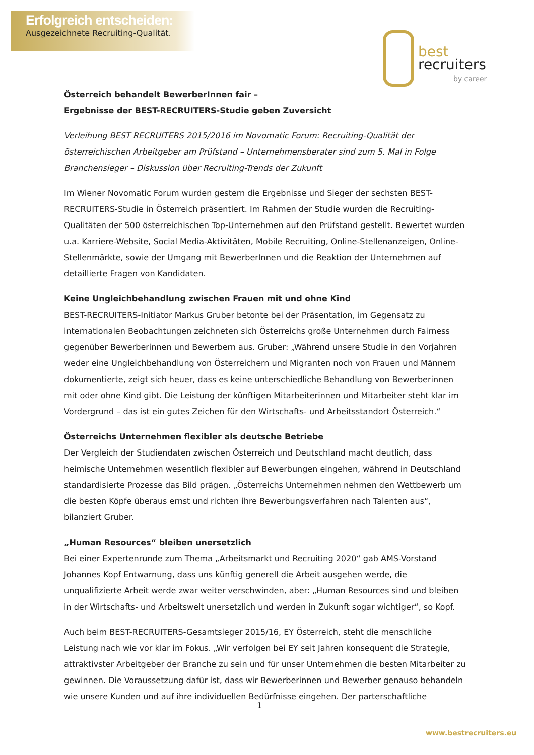Erfolgreich entscheiden:
Ausgezeichnete Recruiting-Qualität.
best
recruiters
by career
Österreich behandelt BewerberInnen fair –
Ergebnisse der BEST-RECRUITERS-Studie geben Zuversicht
Verleihung BEST RECRUITERS 2015/2016 im Novomatic Forum: Recruiting-Qualität der österreichischen Arbeitgeber am Prüfstand – Unternehmensberater sind zum 5. Mal in Folge Branchensieger – Diskussion über Recruiting-Trends der Zukunft
Im Wiener Novomatic Forum wurden gestern die Ergebnisse und Sieger der sechsten BEST-RECRUITERS-Studie in Österreich präsentiert. Im Rahmen der Studie wurden die Recruiting-Qualitäten der 500 österreichischen Top-Unternehmen auf den Prüfstand gestellt. Bewertet wurden u.a. Karriere-Website, Social Media-Aktivitäten, Mobile Recruiting, Online-Stellenanzeigen, Online-Stellenmärkte, sowie der Umgang mit BewerberInnen und die Reaktion der Unternehmen auf detaillierte Fragen von Kandidaten.
Keine Ungleichbehandlung zwischen Frauen mit und ohne Kind
BEST-RECRUITERS-Initiator Markus Gruber betonte bei der Präsentation, im Gegensatz zu internationalen Beobachtungen zeichneten sich Österreichs große Unternehmen durch Fairness gegenüber Bewerberinnen und Bewerbern aus. Gruber: „Während unsere Studie in den Vorjahren weder eine Ungleichbehandlung von Österreichern und Migranten noch von Frauen und Männern dokumentierte, zeigt sich heuer, dass es keine unterschiedliche Behandlung von Bewerberinnen mit oder ohne Kind gibt. Die Leistung der künftigen Mitarbeiterinnen und Mitarbeiter steht klar im Vordergrund – das ist ein gutes Zeichen für den Wirtschafts- und Arbeitsstandort Österreich.“
Österreichs Unternehmen flexibler als deutsche Betriebe
Der Vergleich der Studiendaten zwischen Österreich und Deutschland macht deutlich, dass heimische Unternehmen wesentlich flexibler auf Bewerbungen eingehen, während in Deutschland standardisierte Prozesse das Bild prägen. „Österreichs Unternehmen nehmen den Wettbewerb um die besten Köpfe überaus ernst und richten ihre Bewerbungsverfahren nach Talenten aus“, bilanziert Gruber.
„Human Resources“ bleiben unersetzlich
Bei einer Expertenrunde zum Thema „Arbeitsmarkt und Recruiting 2020“ gab AMS-Vorstand Johannes Kopf Entwarnung, dass uns künftig generell die Arbeit ausgehen werde, die unqualifizierte Arbeit werde zwar weiter verschwinden, aber: „Human Resources sind und bleiben in der Wirtschafts- und Arbeitswelt unersetzlich und werden in Zukunft sogar wichtiger“, so Kopf.
Auch beim BEST-RECRUITERS-Gesamtsieger 2015/16, EY Österreich, steht die menschliche Leistung nach wie vor klar im Fokus. „Wir verfolgen bei EY seit Jahren konsequent die Strategie, attraktivster Arbeitgeber der Branche zu sein und für unser Unternehmen die besten Mitarbeiter zu gewinnen. Die Voraussetzung dafür ist, dass wir Bewerberinnen und Bewerber genauso behandeln wie unsere Kunden und auf ihre individuellen Bedürfnisse eingehen. Der parterschaftliche
1
www.bestrecruiters.eu